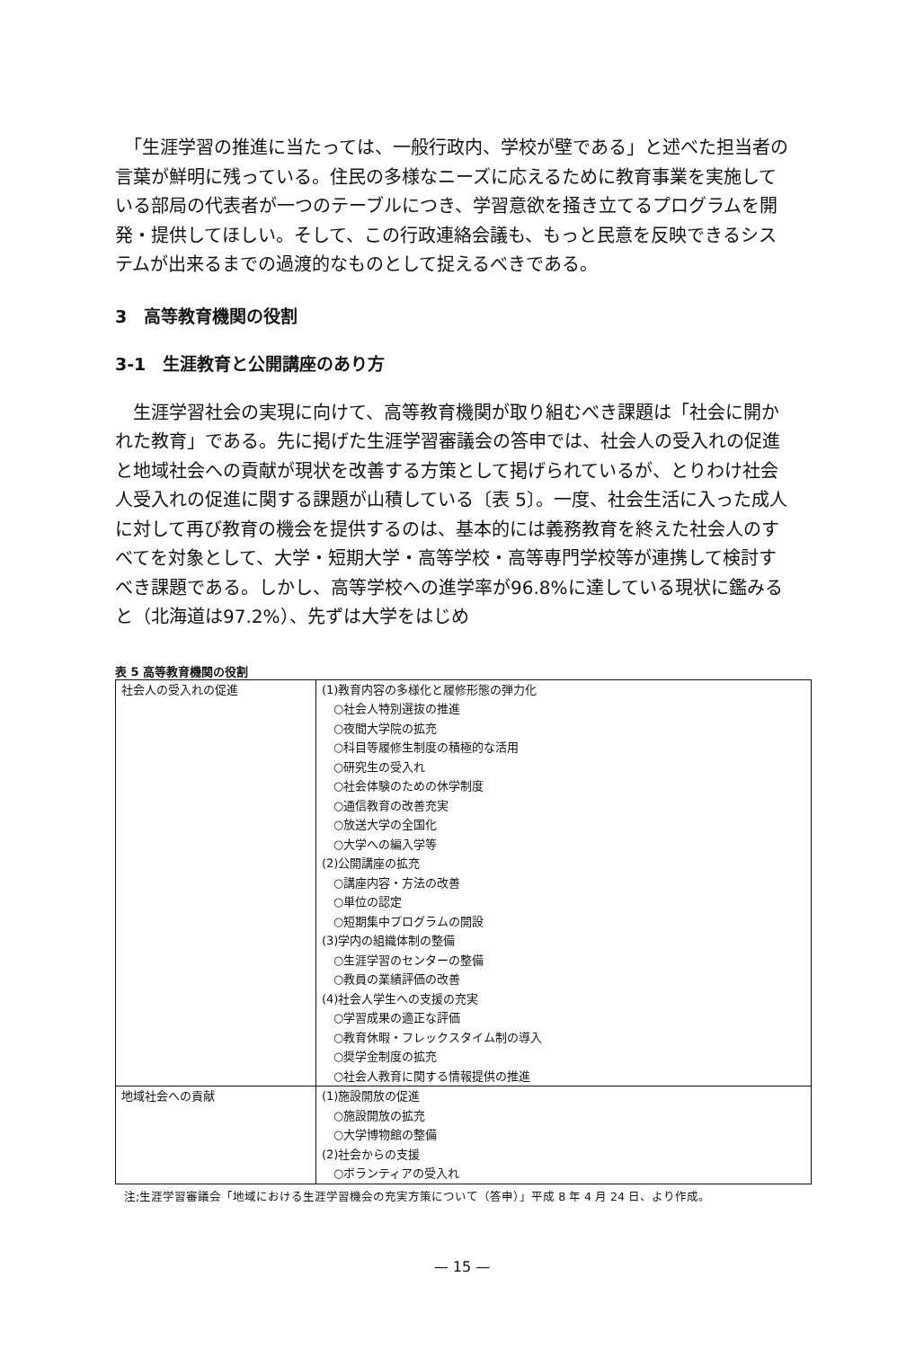「生涯学習の推進に当たっては、一般行政内、学校が壁である」と述べた担当者の言葉が鮮明に残っている。住民の多様なニーズに応えるために教育事業を実施している部局の代表者が一つのテーブルにつき、学習意欲を掻き立てるプログラムを開発・提供してほしい。そして、この行政連絡会議も、もっと民意を反映できるシステムが出来るまでの過渡的なものとして捉えるべきである。
3　高等教育機関の役割
3-1　生涯教育と公開講座のあり方
　生涯学習社会の実現に向けて、高等教育機関が取り組むべき課題は「社会に開かれた教育」である。先に掲げた生涯学習審議会の答申では、社会人の受入れの促進と地域社会への貢献が現状を改善する方策として掲げられているが、とりわけ社会人受入れの促進に関する課題が山積している〔表 5〕。一度、社会生活に入った成人に対して再び教育の機会を提供するのは、基本的には義務教育を終えた社会人のすべてを対象として、大学・短期大学・高等学校・高等専門学校等が連携して検討すべき課題である。しかし、高等学校への進学率が96.8%に達している現状に鑑みると（北海道は97.2%）、先ずは大学をはじめ
表 5 高等教育機関の役割
| 社会人の受入れの促進 | (1)教育内容の多様化と履修形態の弾力化 ○社会人特別選抜の推進 ○夜間大学院の拡充 ○科目等履修生制度の積極的な活用 ○研究生の受入れ ○社会体験のための休学制度 ○通信教育の改善充実 ○放送大学の全国化 ○大学への編入学等 (2)公開講座の拡充 ○講座内容・方法の改善 ○単位の認定 ○短期集中プログラムの開設 (3)学内の組織体制の整備 ○生涯学習のセンターの整備 ○教員の業績評価の改善 (4)社会人学生への支援の充実 ○学習成果の適正な評価 ○教育休暇・フレックスタイム制の導入 ○奨学金制度の拡充 ○社会人教育に関する情報提供の推進 |
| 地域社会への貢献 | (1)施設開放の促進 ○施設開放の拡充 ○大学博物館の整備 (2)社会からの支援 ○ボランティアの受入れ |
注;生涯学習審議会「地域における生涯学習機会の充実方策について（答申）」平成 8 年 4 月 24 日、より作成。
— 15 —